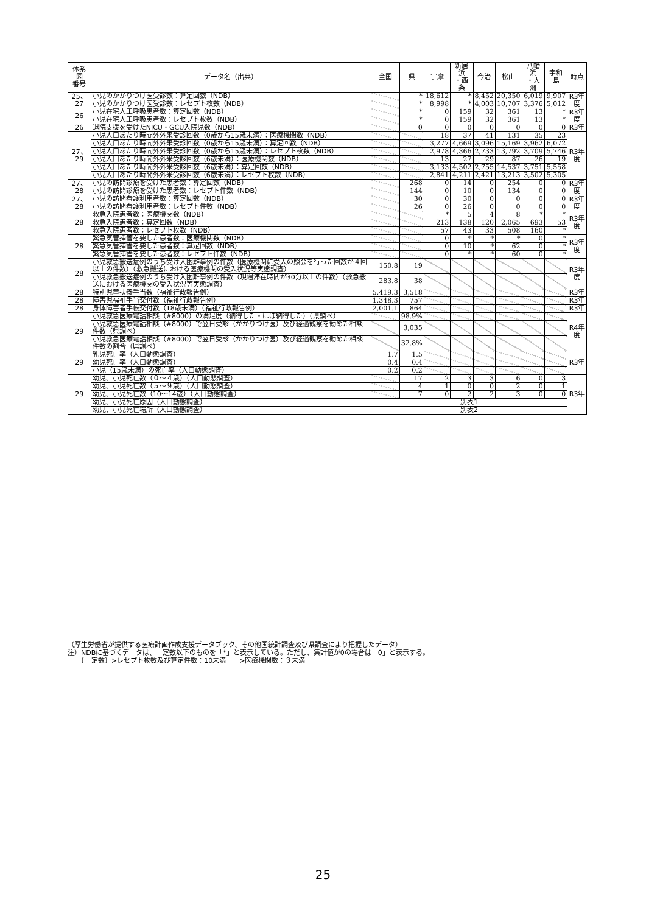| 体系図 番号 | データ名（出典） | 全国 | 県 | 宇摩 | 新居浜 ・西条 | 今治 | 松山 | 八幡浜 ・大洲 | 宇和島 | 時点 |
| --- | --- | --- | --- | --- | --- | --- | --- | --- | --- | --- |
| 25、27 | 小児のかかりつけ医受診数：算定回数（NDB） | | * | 18,612 | * | 8,452 | 20,350 | 6,019 | 9,907 | R3年度 |
| | 小児のかかりつけ医受診数：レセプト枚数（NDB） | | * | 8,998 | * | 4,003 | 10,707 | 3,376 | 5,012 | |
| 26 | 小児在宅人工呼吸患者数：算定回数（NDB） | | * | 0 | 159 | 32 | 361 | 13 | * | R3年度 |
| | 小児在宅人工呼吸患者数：レセプト枚数（NDB） | | * | 0 | 159 | 32 | 361 | 13 | * | |
| 26 | 退院支援を受けたNICU・GCU入院児数（NDB） | | 0 | 0 | 0 | 0 | 0 | 0 | 0 | R3年 |
| 27、29 | 小児人口あたり時間外外来受診回数（0歳から15歳未満）：医療機関数（NDB） | | | 18 | 37 | 41 | 131 | 35 | 23 | R3年度 |
| | 小児人口あたり時間外外来受診回数（0歳から15歳未満）：算定回数（NDB） | | | 3,277 | 4,669 | 3,096 | 15,169 | 3,962 | 6,072 | |
| | 小児人口あたり時間外外来受診回数（0歳から15歳未満）：レセプト枚数（NDB） | | | 2,978 | 4,366 | 2,733 | 13,792 | 3,709 | 5,746 | |
| | 小児人口あたり時間外外来受診回数（6歳未満）：医療機関数（NDB） | | | 13 | 27 | 29 | 87 | 26 | 19 | |
| | 小児人口あたり時間外外来受診回数（6歳未満）：算定回数（NDB） | | | 3,133 | 4,502 | 2,755 | 14,537 | 3,751 | 5,558 | |
| | 小児人口あたり時間外外来受診回数（6歳未満）：レセプト枚数（NDB） | | | 2,841 | 4,211 | 2,421 | 13,213 | 3,502 | 5,305 | |
| 27、28 | 小児の訪問診療を受けた患者数：算定回数（NDB） | | 268 | 0 | 14 | 0 | 254 | 0 | 0 | R3年度 |
| | 小児の訪問診療を受けた患者数：レセプト件数（NDB） | | 144 | 0 | 10 | 0 | 134 | 0 | 0 | |
| 27、28 | 小児の訪問看護利用者数：算定回数（NDB） | | 30 | 0 | 30 | 0 | 0 | 0 | 0 | R3年度 |
| | 小児の訪問看護利用者数：レセプト件数（NDB） | | 26 | 0 | 26 | 0 | 0 | 0 | 0 | |
| 28 | 救急入院患者数：医療機関数（NDB） | | | * | 5 | 4 | 8 | * | * | R3年度 |
| | 救急入院患者数：算定回数（NDB） | | | 213 | 138 | 120 | 2,065 | 693 | 53 | |
| | 救急入院患者数：レセプト枚数（NDB） | | | 57 | 43 | 33 | 508 | 160 | * | |
| 28 | 緊急気管挿管を要した患者数：医療機関数（NDB） | | | 0 | * | * | * | 0 | * | R3年度 |
| | 緊急気管挿管を要した患者数：算定回数（NDB） | | | 0 | 10 | * | 62 | 0 | * | |
| | 緊急気管挿管を要した患者数：レセプト件数（NDB） | | | 0 | * | * | 60 | 0 | * | |
| 28 | 小児救急搬送症例のうち受け入困難事例の件数（医療機関に受入の照会を行った回数が４回以上の件数）（救急搬送における医療機関の受入状況等実態調査） | 150.8 | 19 | | | | | | | R3年度 |
| | 小児救急搬送症例のうち受け入困難事例の件数（現場滞在時間が30分以上の件数）（救急搬送における医療機関の受入状況等実態調査） | 283.8 | 38 | | | | | | | |
| 28 | 特別児童扶養手当数（福祉行政報告例） | 5,419.3 | 3,518 | | | | | | | R3年 |
| 28 | 障害児福祉手当交付数（福祉行政報告例） | 1,348.3 | 757 | | | | | | | R3年 |
| 28 | 身体障害者手帳交付数（18歳未満）（福祉行政報告例） | 2,001.1 | 864 | | | | | | | R3年 |
| 29 | 小児救急医療電話相談（#8000）の満足度（納得した・ほぼ納得した）（県調べ） | | 98.9% | | | | | | | R4年度 |
| | 小児救急医療電話相談（#8000）で翌日受診（かかりつけ医）及び経過観察を勧めた相談件数（県調べ） | | 3,035 | | | | | | | |
| | 小児救急医療電話相談（#8000）で翌日受診（かかりつけ医）及び経過観察を勧めた相談件数の割合（県調べ） | | 32.8% | | | | | | | |
| 29 | 乳児死亡率（人口動態調査） | 1.7 | 1.5 | | | | | | | R3年 |
| | 幼児死亡率（人口動態調査） | 0.4 | 0.4 | | | | | | | |
| | 小児（15歳未満）の死亡率（人口動態調査） | 0.2 | 0.2 | | | | | | | |
| 29 | 幼児、小児死亡数（０～４歳）（人口動態調査） | | 17 | 2 | 3 | 3 | 6 | 0 | 3 | R3年 |
| | 幼児、小児死亡数（５～９歳）（人口動態調査） | | 4 | 1 | 0 | 0 | 2 | 0 | 1 | |
| | 幼児、小児死亡数（10～14歳）（人口動態調査） | | 7 | 0 | 2 | 2 | 3 | 0 | 0 | |
| | 幼児、小児死亡原因（人口動態調査） | 別表1 | | | | | | | | |
| | 幼児、小児死亡場所（人口動態調査） | 別表2 | | | | | | | | |
（厚生労働省が提供する医療計画作成支援データブック、その他国統計調査及び県調査により把握したデータ）
注）NDBに基づくデータは、一定数以下のものを「*」と表示している。ただし、集計値が0の場合は「0」と表示する。
　　〔一定数〕≻レセプト枚数及び算定件数：10未満　　≻医療機関数：３未満
25